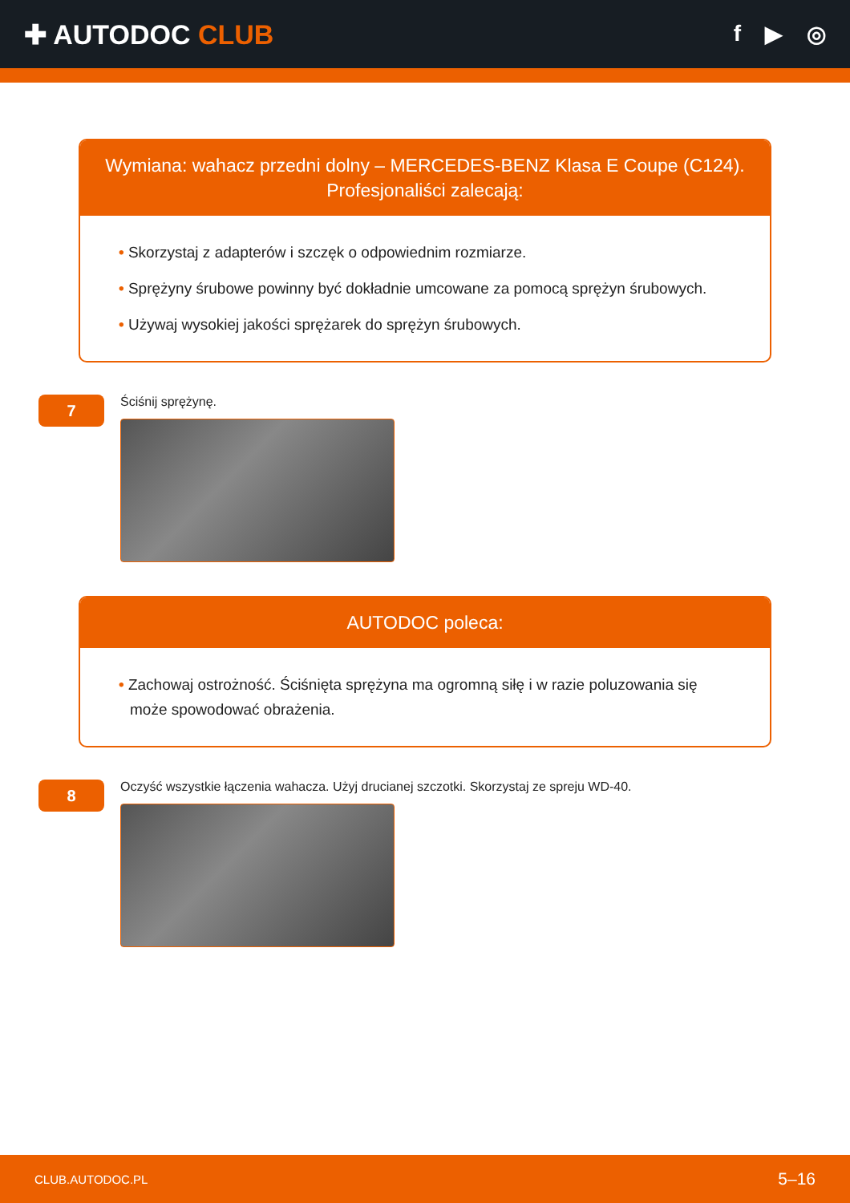✚ AUTODOC CLUB
f ▶ ◎
Wymiana: wahacz przedni dolny – MERCEDES-BENZ Klasa E Coupe (C124).
Profesjonaliści zalecają:
• Skorzystaj z adapterów i szczęk o odpowiednim rozmiarze.
• Sprężyny śrubowe powinny być dokładnie umcowane za pomocą sprężyn śrubowych.
• Używaj wysokiej jakości sprężarek do sprężyn śrubowych.
7
Ściśnij sprężynę.
AUTODOC poleca:
• Zachowaj ostrożność. Ściśnięta sprężyna ma ogromną siłę i w razie poluzowania się może spowodować obrażenia.
8
Oczyść wszystkie łączenia wahacza. Użyj drucianej szczotki. Skorzystaj ze spreju WD-40.
CLUB.AUTODOC.PL 5–16